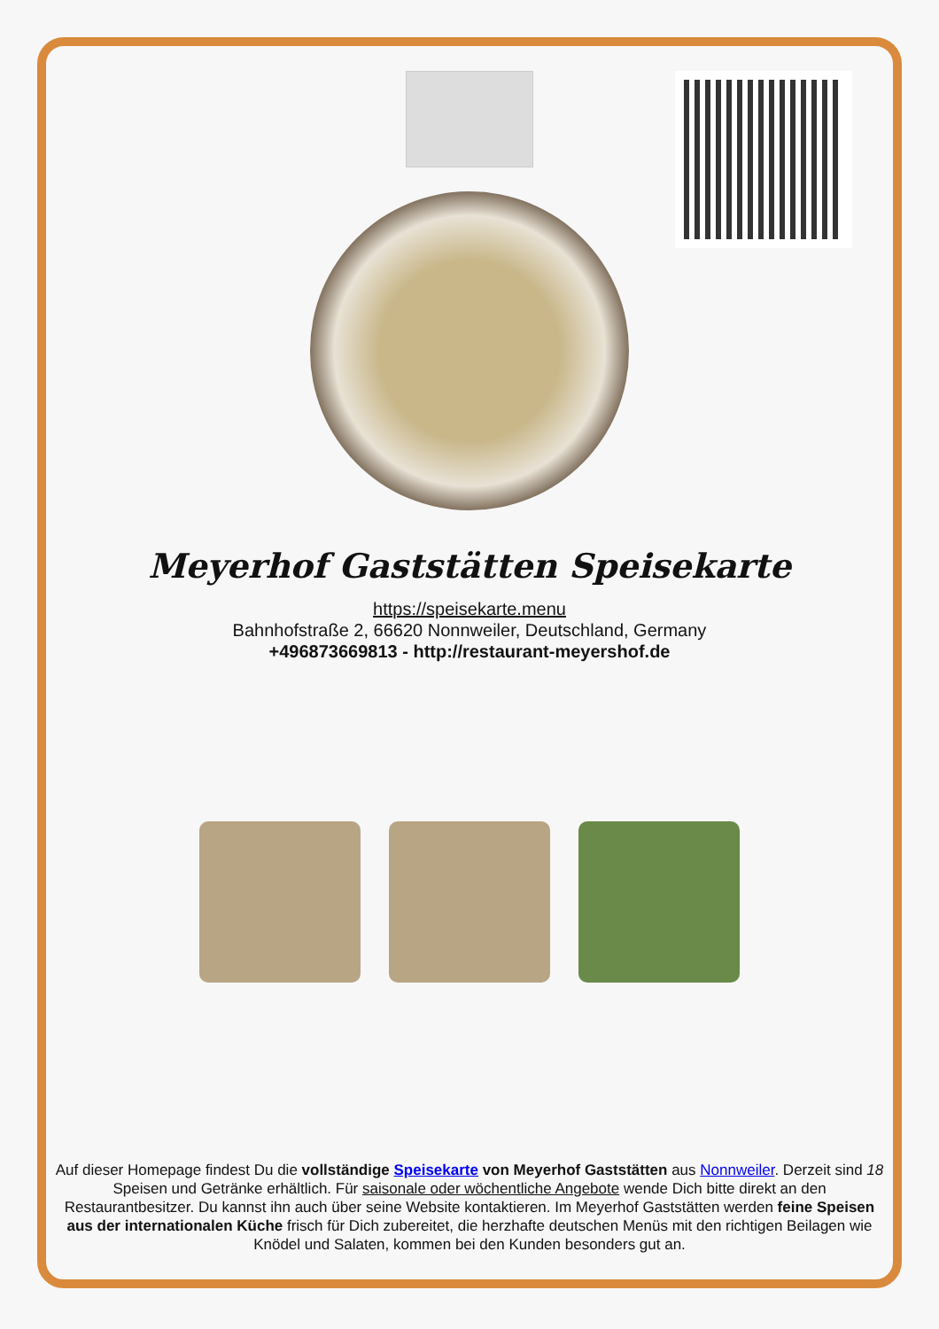Meyerhof Gaststätten Speisekarte
https://speisekarte.menu
Bahnhofstraße 2, 66620 Nonnweiler, Deutschland, Germany
+496873669813 - http://restaurant-meyershof.de
Auf dieser Homepage findest Du die vollständige Speisekarte von Meyerhof Gaststätten aus Nonnweiler. Derzeit sind 18 Speisen und Getränke erhältlich. Für saisonale oder wöchentliche Angebote wende Dich bitte direkt an den Restaurantbesitzer. Du kannst ihn auch über seine Website kontaktieren. Im Meyerhof Gaststätten werden feine Speisen aus der internationalen Küche frisch für Dich zubereitet, die herzhafte deutschen Menüs mit den richtigen Beilagen wie Knödel und Salaten, kommen bei den Kunden besonders gut an.